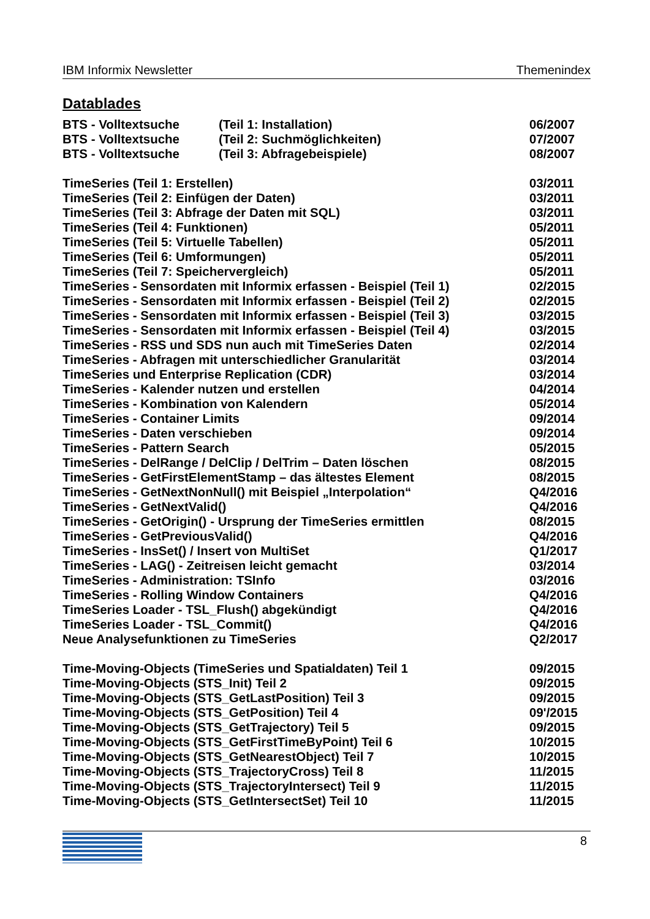IBM Informix Newsletter Themenindex
Datablades
BTS - Volltextsuche (Teil 1: Installation) 06/2007
BTS - Volltextsuche (Teil 2: Suchmöglichkeiten) 07/2007
BTS - Volltextsuche (Teil 3: Abfragebeispiele) 08/2007
TimeSeries (Teil 1: Erstellen) 03/2011
TimeSeries (Teil 2: Einfügen der Daten) 03/2011
TimeSeries (Teil 3: Abfrage der Daten mit SQL) 03/2011
TimeSeries (Teil 4: Funktionen) 05/2011
TimeSeries (Teil 5: Virtuelle Tabellen) 05/2011
TimeSeries (Teil 6: Umformungen) 05/2011
TimeSeries (Teil 7: Speichervergleich) 05/2011
TimeSeries - Sensordaten mit Informix erfassen - Beispiel (Teil 1) 02/2015
TimeSeries - Sensordaten mit Informix erfassen - Beispiel (Teil 2) 02/2015
TimeSeries - Sensordaten mit Informix erfassen - Beispiel (Teil 3) 03/2015
TimeSeries - Sensordaten mit Informix erfassen - Beispiel (Teil 4) 03/2015
TimeSeries - RSS und SDS nun auch mit TimeSeries Daten 02/2014
TimeSeries - Abfragen mit unterschiedlicher Granularität 03/2014
TimeSeries und Enterprise Replication (CDR) 03/2014
TimeSeries - Kalender nutzen und erstellen 04/2014
TimeSeries - Kombination von Kalendern 05/2014
TimeSeries - Container Limits 09/2014
TimeSeries - Daten verschieben 09/2014
TimeSeries - Pattern Search 05/2015
TimeSeries - DelRange / DelClip / DelTrim – Daten löschen 08/2015
TimeSeries - GetFirstElementStamp – das ältestes Element 08/2015
TimeSeries - GetNextNonNull() mit Beispiel „Interpolation“Q4/2016
TimeSeries - GetNextValid() Q4/2016
TimeSeries - GetOrigin() - Ursprung der TimeSeries ermittlen 08/2015
TimeSeries - GetPreviousValid() Q4/2016
TimeSeries - InsSet() / Insert von MultiSet Q1/2017
TimeSeries - LAG() - Zeitreisen leicht gemacht 03/2014
TimeSeries - Administration: TSInfo 03/2016
TimeSeries - Rolling Window Containers Q4/2016
TimeSeries Loader - TSL_Flush() abgekündigt Q4/2016
TimeSeries Loader - TSL_Commit() Q4/2016
Neue Analysefunktionen zu TimeSeries Q2/2017
Time-Moving-Objects (TimeSeries und Spatialdaten) Teil 1 09/2015
Time-Moving-Objects (STS_Init) Teil 2 09/2015
Time-Moving-Objects (STS_GetLastPosition) Teil 3 09/2015
Time-Moving-Objects (STS_GetPosition) Teil 4 09'/2015
Time-Moving-Objects (STS_GetTrajectory) Teil 5 09/2015
Time-Moving-Objects (STS_GetFirstTimeByPoint) Teil 6 10/2015
Time-Moving-Objects (STS_GetNearestObject) Teil 7 10/2015
Time-Moving-Objects (STS_TrajectoryCross) Teil 8 11/2015
Time-Moving-Objects (STS_TrajectoryIntersect) Teil 9 11/2015
Time-Moving-Objects (STS_GetIntersectSet) Teil 10 11/2015
8